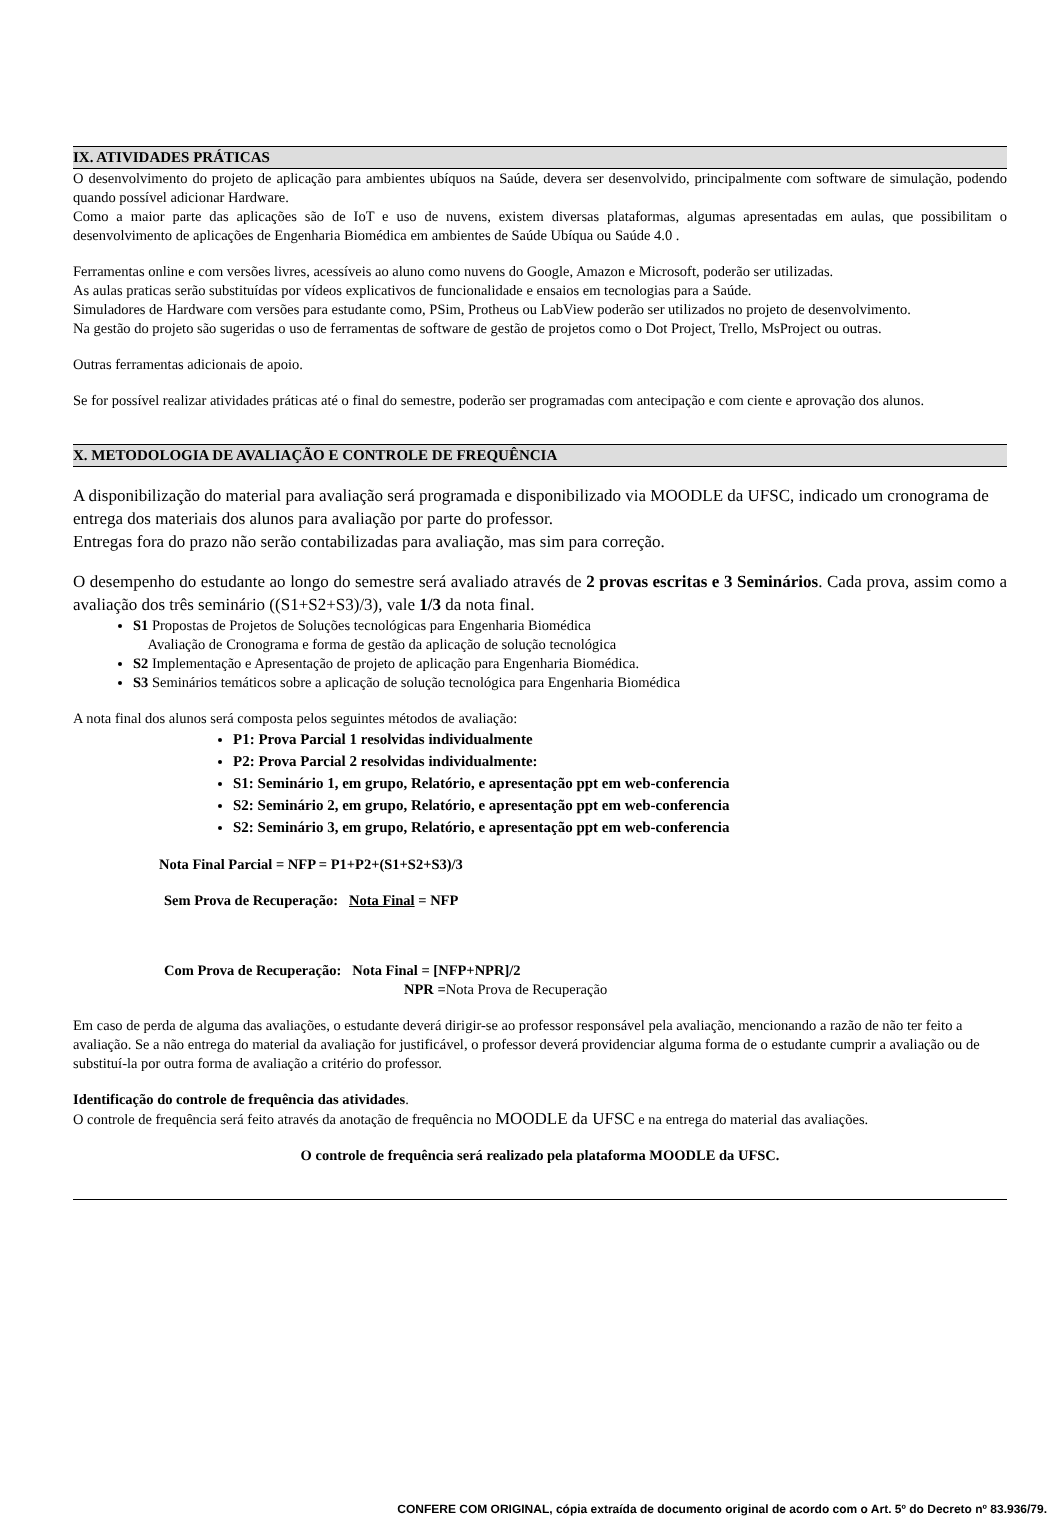IX. ATIVIDADES PRÁTICAS
O desenvolvimento do projeto de aplicação para ambientes ubíquos na Saúde, devera ser desenvolvido, principalmente com software de simulação, podendo quando possível adicionar Hardware.
Como a maior parte das aplicações são de IoT e uso de nuvens, existem diversas plataformas, algumas apresentadas em aulas, que possibilitam o desenvolvimento de aplicações de Engenharia Biomédica em ambientes de Saúde Ubíqua ou Saúde 4.0 .
Ferramentas online e com versões livres, acessíveis ao aluno como nuvens do Google, Amazon e Microsoft, poderão ser utilizadas.
As aulas praticas serão substituídas por vídeos explicativos de funcionalidade e ensaios em tecnologias para a Saúde.
Simuladores de Hardware com versões para estudante como, PSim, Protheus ou LabView poderão ser utilizados no projeto de desenvolvimento.
Na gestão do projeto são sugeridas o uso de ferramentas de software de gestão de projetos como o Dot Project, Trello, MsProject ou outras.
Outras ferramentas adicionais de apoio.
Se for possível realizar atividades práticas até o final do semestre, poderão ser programadas com antecipação e com ciente e aprovação dos alunos.
X. METODOLOGIA DE AVALIAÇÃO E CONTROLE DE FREQUÊNCIA
A disponibilização do material para avaliação será programada e disponibilizado via MOODLE da UFSC, indicado um cronograma de entrega dos materiais dos alunos para avaliação por parte do professor.
Entregas fora do prazo não serão contabilizadas para avaliação, mas sim para correção.
O desempenho do estudante ao longo do semestre será avaliado através de 2 provas escritas e 3 Seminários. Cada prova, assim como a avaliação dos três seminário ((S1+S2+S3)/3), vale 1/3 da nota final.
S1 Propostas de Projetos de Soluções tecnológicas para Engenharia Biomédica
Avaliação de Cronograma e forma de gestão da aplicação de solução tecnológica
S2 Implementação e Apresentação de projeto de aplicação para Engenharia Biomédica.
S3 Seminários temáticos sobre a aplicação de solução tecnológica para Engenharia Biomédica
A nota final dos alunos será composta pelos seguintes métodos de avaliação:
P1: Prova Parcial 1 resolvidas individualmente
P2: Prova Parcial 2 resolvidas individualmente:
S1: Seminário 1, em grupo, Relatório, e apresentação ppt em web-conferencia
S2: Seminário 2, em grupo, Relatório, e apresentação ppt em web-conferencia
S2: Seminário 3, em grupo, Relatório, e apresentação ppt em web-conferencia
Nota Final Parcial = NFP = P1+P2+(S1+S2+S3)/3
Sem Prova de Recuperação: Nota Final = NFP
Com Prova de Recuperação: Nota Final = [NFP+NPR]/2
NPR =Nota Prova de Recuperação
Em caso de perda de alguma das avaliações, o estudante deverá dirigir-se ao professor responsável pela avaliação, mencionando a razão de não ter feito a avaliação. Se a não entrega do material da avaliação for justificável, o professor deverá providenciar alguma forma de o estudante cumprir a avaliação ou de substituí-la por outra forma de avaliação a critério do professor.
Identificação do controle de frequência das atividades.
O controle de frequência será feito através da anotação de frequência no MOODLE da UFSC e na entrega do material das avaliações.
O controle de frequência será realizado pela plataforma MOODLE da UFSC.
CONFERE COM ORIGINAL, cópia extraída de documento original de acordo com o Art. 5º do Decreto nº 83.936/79.